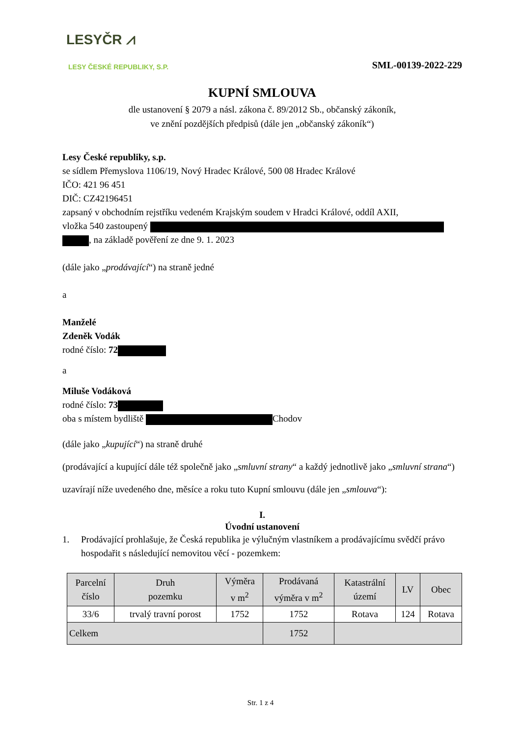LESYČR ⩘
LESY ČESKÉ REPUBLIKY, S.P.
SML-00139-2022-229
KUPNÍ SMLOUVA
dle ustanovení § 2079 a násl. zákona č. 89/2012 Sb., občanský zákoník,
ve znění pozdějších předpisů (dále jen „občanský zákoník“)
Lesy České republiky, s.p.
se sídlem Přemyslova 1106/19, Nový Hradec Králové, 500 08 Hradec Králové
IČO: 421 96 451
DIČ: CZ42196451
zapsaný v obchodním rejstříku vedeném Krajským soudem v Hradci Králové, oddíl AXII,
vložka 540 zastoupený
, na základě pověření ze dne 9. 1. 2023
(dále jako „prodávající“) na straně jedné
a
Manželé
Zdeněk Vodák
rodné číslo: 72
a
Miluše Vodáková
rodné číslo: 73
oba s místem bydliště Chodov
(dále jako „kupující“) na straně druhé
(prodávající a kupující dále též společně jako „smluvní strany“ a každý jednotlivě jako „smluvní strana“)
uzavírají níže uvedeného dne, měsíce a roku tuto Kupní smlouvu (dále jen „smlouva“):
I.
Úvodní ustanovení
1. Prodávající prohlašuje, že Česká republika je výlučným vlastníkem a prodávajícímu svědčí právo hospodařit s následující nemovitou věcí - pozemkem:
| Parcelní číslo | Druh pozemku | Výměra v m<sup>2</sup> | Prodávaná výměra v m<sup>2</sup> | Katastrální území | LV | Obec |
| --- | --- | --- | --- | --- | --- | --- |
| 33/6 | trvalý travní porost | 1752 | 1752 | Rotava | 124 | Rotava |
| Celkem | | | 1752 | | | |
Str. 1 z 4